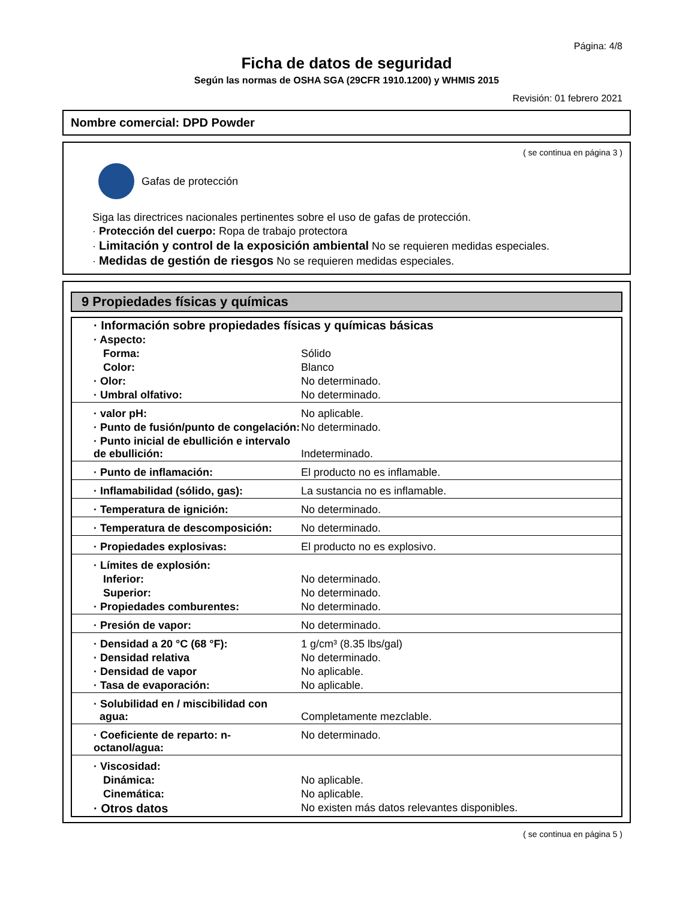Página: 4/8
Ficha de datos de seguridad
Según las normas de OSHA SGA (29CFR 1910.1200) y WHMIS 2015
Revisión: 01 febrero 2021
Nombre comercial: DPD Powder
( se continua en página 3 )
Gafas de protección
Siga las directrices nacionales pertinentes sobre el uso de gafas de protección.
· Protección del cuerpo: Ropa de trabajo protectora
· Limitación y control de la exposición ambiental No se requieren medidas especiales.
· Medidas de gestión de riesgos No se requieren medidas especiales.
9 Propiedades físicas y químicas
| · Información sobre propiedades físicas y químicas básicas | |
| · Aspecto: | |
| Forma: | Sólido |
| Color: | Blanco |
| · Olor: | No determinado. |
| · Umbral olfativo: | No determinado. |
| · valor pH: | No aplicable. |
| · Punto de fusión/punto de congelación: | No determinado. |
| · Punto inicial de ebullición e intervalo de ebullición: | Indeterminado. |
| · Punto de inflamación: | El producto no es inflamable. |
| · Inflamabilidad (sólido, gas): | La sustancia no es inflamable. |
| · Temperatura de ignición: | No determinado. |
| · Temperatura de descomposición: | No determinado. |
| · Propiedades explosivas: | El producto no es explosivo. |
| · Límites de explosión: | |
| Inferior: | No determinado. |
| Superior: | No determinado. |
| · Propiedades comburentes: | No determinado. |
| · Presión de vapor: | No determinado. |
| · Densidad a 20 °C (68 °F): | 1 g/cm³ (8.35 lbs/gal) |
| · Densidad relativa | No determinado. |
| · Densidad de vapor | No aplicable. |
| · Tasa de evaporación: | No aplicable. |
| · Solubilidad en / miscibilidad con agua: | Completamente mezclable. |
| · Coeficiente de reparto: n-octanol/agua: | No determinado. |
| · Viscosidad: | |
| Dinámica: | No aplicable. |
| Cinemática: | No aplicable. |
| · Otros datos | No existen más datos relevantes disponibles. |
( se continua en página 5 )